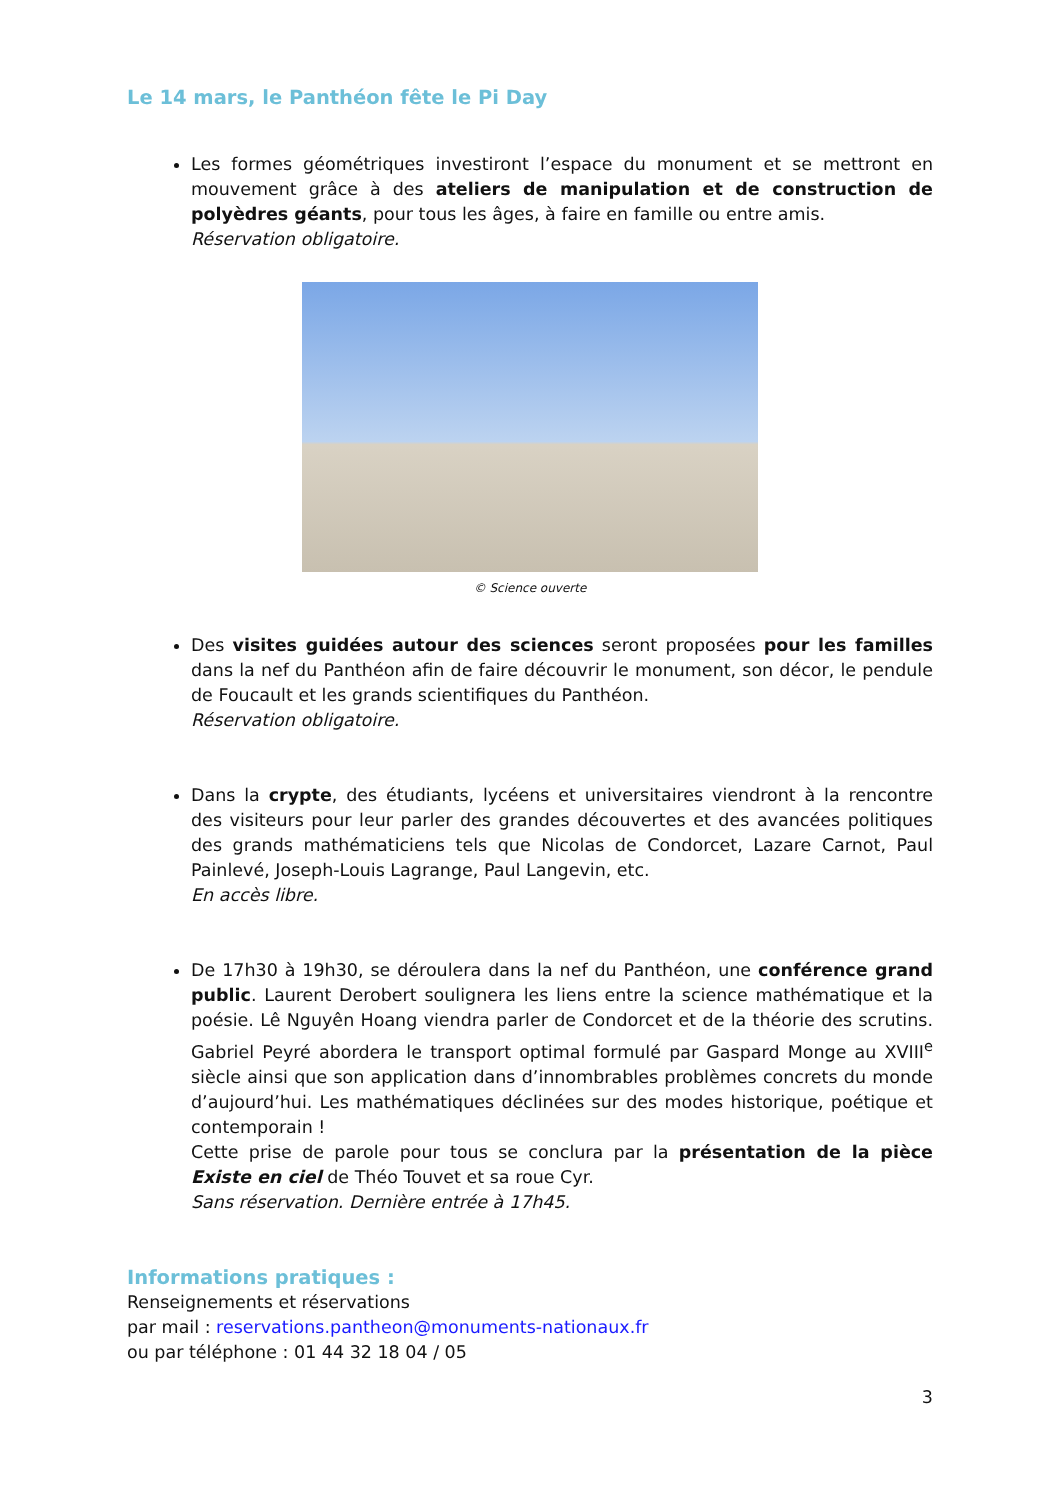Le 14 mars, le Panthéon fête le Pi Day
Les formes géométriques investiront l’espace du monument et se mettront en mouvement grâce à des ateliers de manipulation et de construction de polyèdres géants, pour tous les âges, à faire en famille ou entre amis.
Réservation obligatoire.
© Science ouverte
Des visites guidées autour des sciences seront proposées pour les familles dans la nef du Panthéon afin de faire découvrir le monument, son décor, le pendule de Foucault et les grands scientifiques du Panthéon.
Réservation obligatoire.
Dans la crypte, des étudiants, lycéens et universitaires viendront à la rencontre des visiteurs pour leur parler des grandes découvertes et des avancées politiques des grands mathématiciens tels que Nicolas de Condorcet, Lazare Carnot, Paul Painlevé, Joseph-Louis Lagrange, Paul Langevin, etc.
En accès libre.
De 17h30 à 19h30, se déroulera dans la nef du Panthéon, une conférence grand public. Laurent Derobert soulignera les liens entre la science mathématique et la poésie. Lê Nguyên Hoang viendra parler de Condorcet et de la théorie des scrutins. Gabriel Peyré abordera le transport optimal formulé par Gaspard Monge au XVIII<sup>e</sup> siècle ainsi que son application dans d’innombrables problèmes concrets du monde d’aujourd’hui. Les mathématiques déclinées sur des modes historique, poétique et contemporain !
Cette prise de parole pour tous se conclura par la présentation de la pièce Existe en ciel de Théo Touvet et sa roue Cyr.
Sans réservation. Dernière entrée à 17h45.
Informations pratiques :
Renseignements et réservations
par mail : reservations.pantheon@monuments-nationaux.fr
ou par téléphone : 01 44 32 18 04 / 05
3